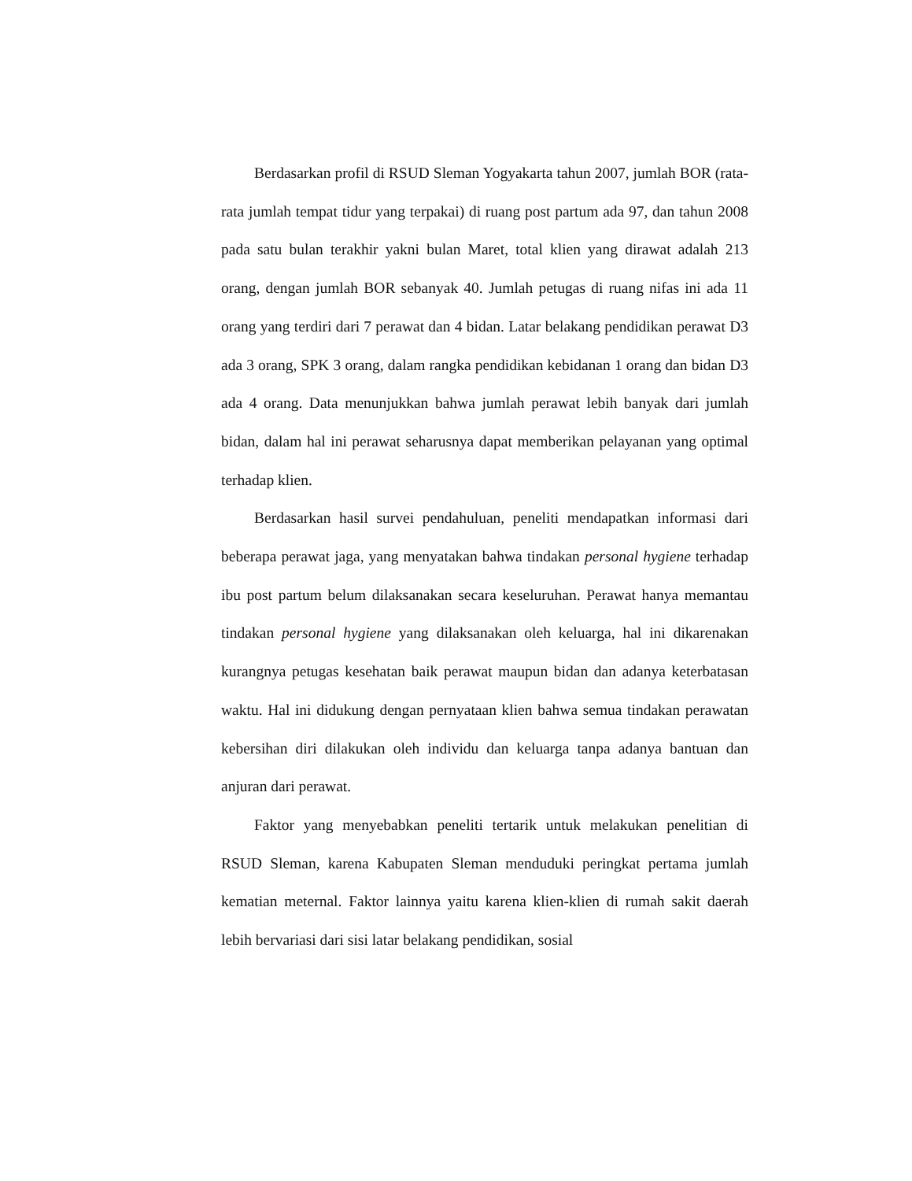Berdasarkan profil di RSUD Sleman Yogyakarta tahun 2007, jumlah BOR (rata-rata jumlah tempat tidur yang terpakai) di ruang post partum ada 97, dan tahun 2008 pada satu bulan terakhir yakni bulan Maret, total klien yang dirawat adalah 213 orang, dengan jumlah BOR sebanyak 40. Jumlah petugas di ruang nifas ini ada 11 orang yang terdiri dari 7 perawat dan 4 bidan. Latar belakang pendidikan perawat D3 ada 3 orang, SPK 3 orang, dalam rangka pendidikan kebidanan 1 orang dan bidan D3 ada 4 orang. Data menunjukkan bahwa jumlah perawat lebih banyak dari jumlah bidan, dalam hal ini perawat seharusnya dapat memberikan pelayanan yang optimal terhadap klien.
Berdasarkan hasil survei pendahuluan, peneliti mendapatkan informasi dari beberapa perawat jaga, yang menyatakan bahwa tindakan personal hygiene terhadap ibu post partum belum dilaksanakan secara keseluruhan. Perawat hanya memantau tindakan personal hygiene yang dilaksanakan oleh keluarga, hal ini dikarenakan kurangnya petugas kesehatan baik perawat maupun bidan dan adanya keterbatasan waktu. Hal ini didukung dengan pernyataan klien bahwa semua tindakan perawatan kebersihan diri dilakukan oleh individu dan keluarga tanpa adanya bantuan dan anjuran dari perawat.
Faktor yang menyebabkan peneliti tertarik untuk melakukan penelitian di RSUD Sleman, karena Kabupaten Sleman menduduki peringkat pertama jumlah kematian meternal. Faktor lainnya yaitu karena klien-klien di rumah sakit daerah lebih bervariasi dari sisi latar belakang pendidikan, sosial